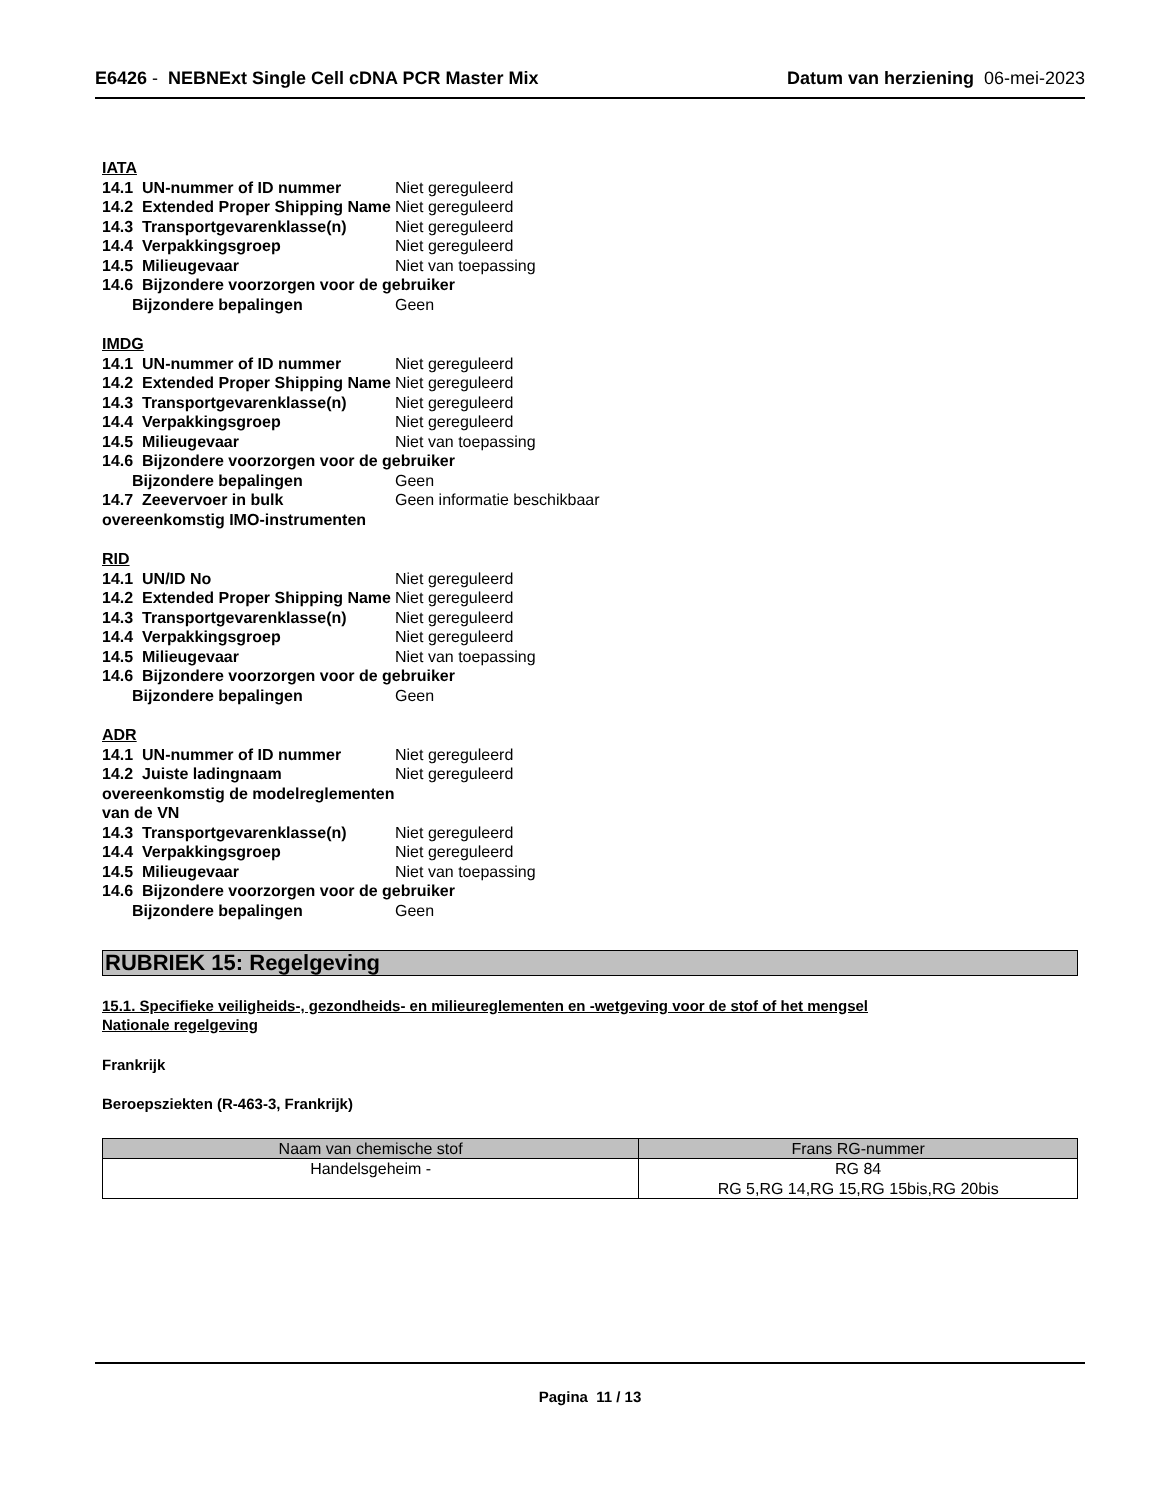E6426 - NEBNExt Single Cell cDNA PCR Master Mix
Datum van herziening 06-mei-2023
IATA
14.1 UN-nummer of ID nummer Niet gereguleerd
14.2 Extended Proper Shipping Name
Niet gereguleerd
14.3 Transportgevarenklasse(n)
Niet gereguleerd
14.4 Verpakkingsgroep Niet gereguleerd
14.5 Milieugevaar Niet van toepassing
14.6 Bijzondere voorzorgen voor de gebruiker
Bijzondere bepalingen Geen
IMDG
14.1 UN-nummer of ID nummer Niet gereguleerd
14.2 Extended Proper Shipping Name
Niet gereguleerd
14.3 Transportgevarenklasse(n)
Niet gereguleerd
14.4 Verpakkingsgroep Niet gereguleerd
14.5 Milieugevaar Niet van toepassing
14.6 Bijzondere voorzorgen voor de gebruiker
Bijzondere bepalingen Geen
14.7 Zeevervoer in bulk overeenkomstig IMO-instrumenten
Geen informatie beschikbaar
RID
14.1 UN/ID No Niet gereguleerd
14.2 Extended Proper Shipping Name
Niet gereguleerd
14.3 Transportgevarenklasse(n)
Niet gereguleerd
14.4 Verpakkingsgroep Niet gereguleerd
14.5 Milieugevaar Niet van toepassing
14.6 Bijzondere voorzorgen voor de gebruiker
Bijzondere bepalingen Geen
ADR
14.1 UN-nummer of ID nummer Niet gereguleerd
14.2 Juiste ladingnaam overeenkomstig de modelreglementen van de VN
Niet gereguleerd
14.3 Transportgevarenklasse(n)
Niet gereguleerd
14.4 Verpakkingsgroep Niet gereguleerd
14.5 Milieugevaar Niet van toepassing
14.6 Bijzondere voorzorgen voor de gebruiker
Bijzondere bepalingen Geen
RUBRIEK 15: Regelgeving
15.1. Specifieke veiligheids-, gezondheids- en milieureglementen en -wetgeving voor de stof of het mengsel
Nationale regelgeving
Frankrijk
Beroepsziekten (R-463-3, Frankrijk)
| Naam van chemische stof | Frans RG-nummer |
| --- | --- |
| Handelsgeheim - | RG 84 RG 5,RG 14,RG 15,RG 15bis,RG 20bis |
Pagina 11 / 13